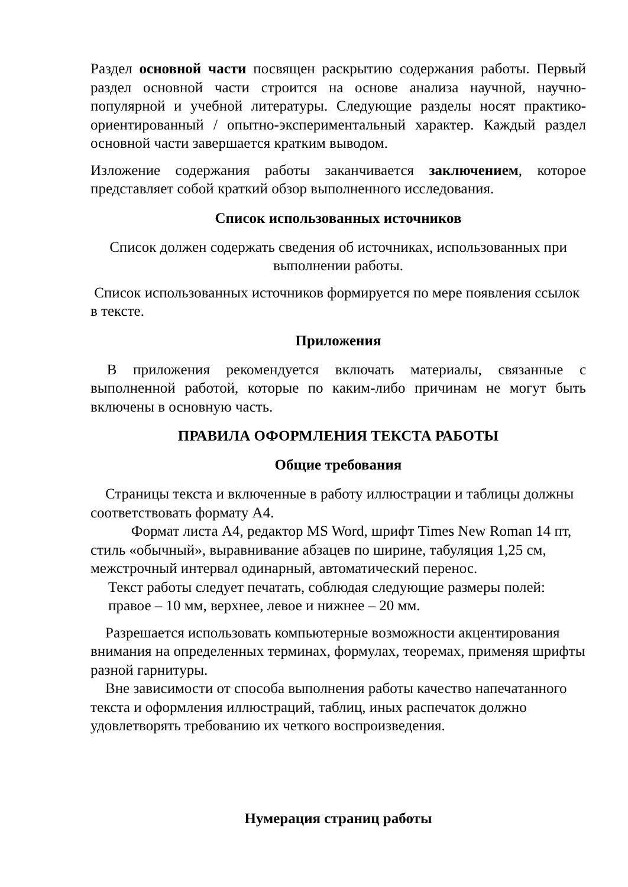Раздел основной части посвящен раскрытию содержания работы. Первый раздел основной части строится на основе анализа научной, научно-популярной и учебной литературы. Следующие разделы носят практико-ориентированный / опытно-экспериментальный характер. Каждый раздел основной части завершается кратким выводом.
Изложение содержания работы заканчивается заключением, которое представляет собой краткий обзор выполненного исследования.
Список использованных источников
Список должен содержать сведения об источниках, использованных при выполнении работы.
Список использованных источников формируется по мере появления ссылок в тексте.
Приложения
В приложения рекомендуется включать материалы, связанные с выполненной работой, которые по каким-либо причинам не могут быть включены в основную часть.
ПРАВИЛА ОФОРМЛЕНИЯ ТЕКСТА РАБОТЫ
Общие требования
Страницы текста и включенные в работу иллюстрации и таблицы должны соответствовать формату А4.
Формат листа А4, редактор MS Word, шрифт Times New Roman 14 пт, стиль «обычный», выравнивание абзацев по ширине, табуляция 1,25 см, межстрочный интервал одинарный, автоматический перенос.
Текст работы следует печатать, соблюдая следующие размеры полей: правое – 10 мм, верхнее, левое и нижнее – 20 мм.
Разрешается использовать компьютерные возможности акцентирования внимания на определенных терминах, формулах, теоремах, применяя шрифты разной гарнитуры.
Вне зависимости от способа выполнения работы качество напечатанного текста и оформления иллюстраций, таблиц, иных распечаток должно удовлетворять требованию их четкого воспроизведения.
Нумерация страниц работы